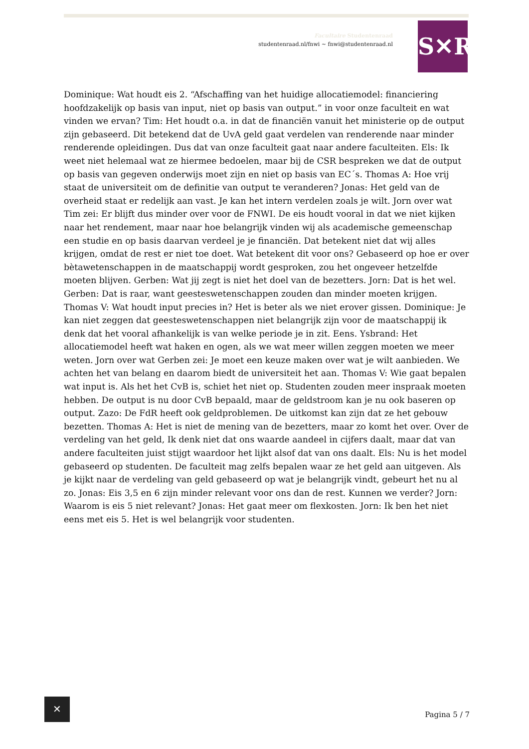Facultaire Studentenraad
studentenraad.nl/fnwi ~ fnwi@studentenraad.nl
S✕R
Dominique: Wat houdt eis 2. “Afschaffing van het huidige allocatiemodel: financiering hoofdzakelijk op basis van input, niet op basis van output.” in voor onze faculteit en wat vinden we ervan? Tim: Het houdt o.a. in dat de financiën vanuit het ministerie op de output zijn gebaseerd. Dit betekend dat de UvA geld gaat verdelen van renderende naar minder renderende opleidingen. Dus dat van onze faculteit gaat naar andere faculteiten. Els: Ik weet niet helemaal wat ze hiermee bedoelen, maar bij de CSR bespreken we dat de output op basis van gegeven onderwijs moet zijn en niet op basis van EC´s. Thomas A: Hoe vrij staat de universiteit om de definitie van output te veranderen? Jonas: Het geld van de overheid staat er redelijk aan vast. Je kan het intern verdelen zoals je wilt. Jorn over wat Tim zei: Er blijft dus minder over voor de FNWI. De eis houdt vooral in dat we niet kijken naar het rendement, maar naar hoe belangrijk vinden wij als academische gemeenschap een studie en op basis daarvan verdeel je je financiën. Dat betekent niet dat wij alles krijgen, omdat de rest er niet toe doet. Wat betekent dit voor ons? Gebaseerd op hoe er over bètawetenschappen in de maatschappij wordt gesproken, zou het ongeveer hetzelfde moeten blijven. Gerben: Wat jij zegt is niet het doel van de bezetters. Jorn: Dat is het wel. Gerben: Dat is raar, want geesteswetenschappen zouden dan minder moeten krijgen. Thomas V: Wat houdt input precies in? Het is beter als we niet erover gissen. Dominique: Je kan niet zeggen dat geesteswetenschappen niet belangrijk zijn voor de maatschappij ik denk dat het vooral afhankelijk is van welke periode je in zit. Eens. Ysbrand: Het allocatiemodel heeft wat haken en ogen, als we wat meer willen zeggen moeten we meer weten. Jorn over wat Gerben zei: Je moet een keuze maken over wat je wilt aanbieden. We achten het van belang en daarom biedt de universiteit het aan. Thomas V: Wie gaat bepalen wat input is. Als het het CvB is, schiet het niet op. Studenten zouden meer inspraak moeten hebben. De output is nu door CvB bepaald, maar de geldstroom kan je nu ook baseren op output. Zazo: De FdR heeft ook geldproblemen. De uitkomst kan zijn dat ze het gebouw bezetten. Thomas A: Het is niet de mening van de bezetters, maar zo komt het over. Over de verdeling van het geld, Ik denk niet dat ons waarde aandeel in cijfers daalt, maar dat van andere faculteiten juist stijgt waardoor het lijkt alsof dat van ons daalt. Els: Nu is het model gebaseerd op studenten. De faculteit mag zelfs bepalen waar ze het geld aan uitgeven. Als je kijkt naar de verdeling van geld gebaseerd op wat je belangrijk vindt, gebeurt het nu al zo. Jonas: Eis 3,5 en 6 zijn minder relevant voor ons dan de rest. Kunnen we verder? Jorn: Waarom is eis 5 niet relevant? Jonas: Het gaat meer om flexkosten. Jorn: Ik ben het niet eens met eis 5. Het is wel belangrijk voor studenten.
✕
Pagina 5 / 7